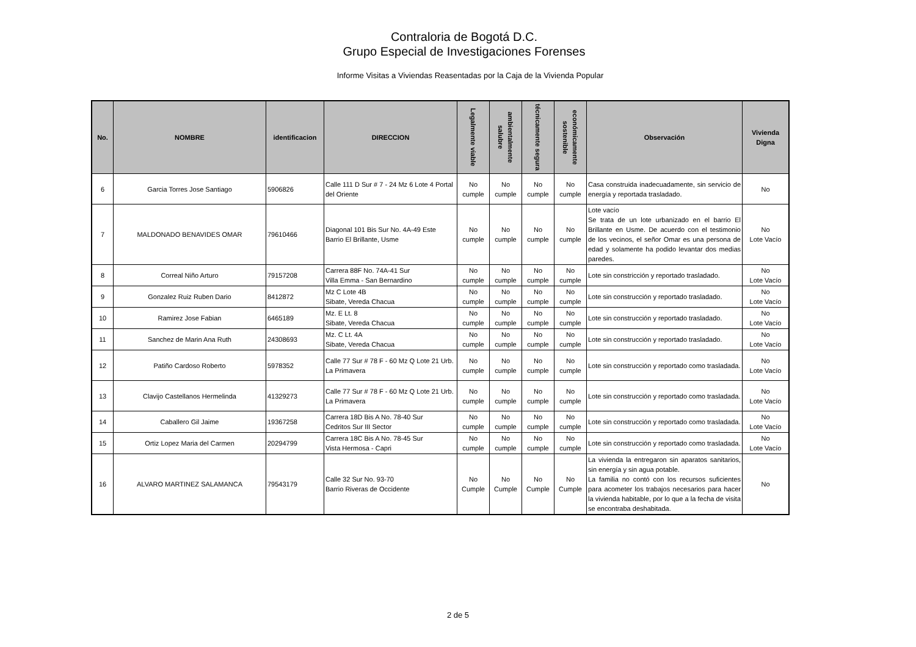Contraloria de Bogotá D.C.
Grupo Especial de Investigaciones Forenses
Informe Visitas a Viviendas Reasentadas por la Caja de la Vivienda Popular
| No. | NOMBRE | identificacion | DIRECCION | Legalmente viable | ambientalmente salubre | técnicamente segura | económicamente sostenible | Observación | Vivienda Digna |
| --- | --- | --- | --- | --- | --- | --- | --- | --- | --- |
| 6 | Garcia Torres Jose Santiago | 5906826 | Calle 111 D Sur # 7 - 24 Mz 6 Lote 4 Portal del Oriente | No cumple | No cumple | No cumple | No cumple | Casa construida inadecuadamente, sin servicio de energía y reportada trasladado. | No |
| 7 | MALDONADO BENAVIDES OMAR | 79610466 | Diagonal 101 Bis Sur No. 4A-49 Este Barrio El Brillante, Usme | No cumple | No cumple | No cumple | No cumple | Lote vacío Se trata de un lote urbanizado en el barrio El Brillante en Usme. De acuerdo con el testimonio de los vecinos, el señor Omar es una persona de edad y solamente ha podido levantar dos medias paredes. | No Lote Vacío |
| 8 | Correal Niño Arturo | 79157208 | Carrera 88F No. 74A-41 Sur Villa Emma - San Bernardino | No cumple | No cumple | No cumple | No cumple | Lote sin constricción y reportado trasladado. | No Lote Vacío |
| 9 | Gonzalez Ruiz Ruben Dario | 8412872 | Mz C Lote 4B Sibate, Vereda Chacua | No cumple | No cumple | No cumple | No cumple | Lote sin construcción y reportado trasladado. | No Lote Vacío |
| 10 | Ramirez Jose Fabian | 6465189 | Mz. E Lt. 8 Sibate, Vereda Chacua | No cumple | No cumple | No cumple | No cumple | Lote sin construcción y reportado trasladado. | No Lote Vacío |
| 11 | Sanchez de Marin Ana Ruth | 24308693 | Mz. C Lt. 4A Sibate, Vereda Chacua | No cumple | No cumple | No cumple | No cumple | Lote sin construcción y reportado trasladado. | No Lote Vacío |
| 12 | Patiño Cardoso Roberto | 5978352 | Calle 77 Sur # 78 F - 60 Mz Q Lote 21 Urb. La Primavera | No cumple | No cumple | No cumple | No cumple | Lote sin construcción y reportado como trasladada. | No Lote Vacío |
| 13 | Clavijo Castellanos Hermelinda | 41329273 | Calle 77 Sur # 78 F - 60 Mz Q Lote 21 Urb. La Primavera | No cumple | No cumple | No cumple | No cumple | Lote sin construcción y reportado como trasladada. | No Lote Vacío |
| 14 | Caballero Gil Jaime | 19367258 | Carrera 18D Bis A No. 78-40 Sur Cedritos Sur III Sector | No cumple | No cumple | No cumple | No cumple | Lote sin construcción y reportado como trasladada. | No Lote Vacío |
| 15 | Ortiz Lopez Maria del Carmen | 20294799 | Carrera 18C Bis A No. 78-45 Sur Vista Hermosa - Capri | No cumple | No cumple | No cumple | No cumple | Lote sin construcción y reportado como trasladada. | No Lote Vacío |
| 16 | ALVARO MARTINEZ SALAMANCA | 79543179 | Calle 32 Sur No. 93-70 Barrio Riveras de Occidente | No Cumple | No Cumple | No Cumple | No Cumple | La vivienda la entregaron sin aparatos sanitarios, sin energía y sin agua potable. La familia no contó con los recursos suficientes para acometer los trabajos necesarios para hacer la vivienda habitable, por lo que a la fecha de visita se encontraba deshabitada. | No |
2 de 5